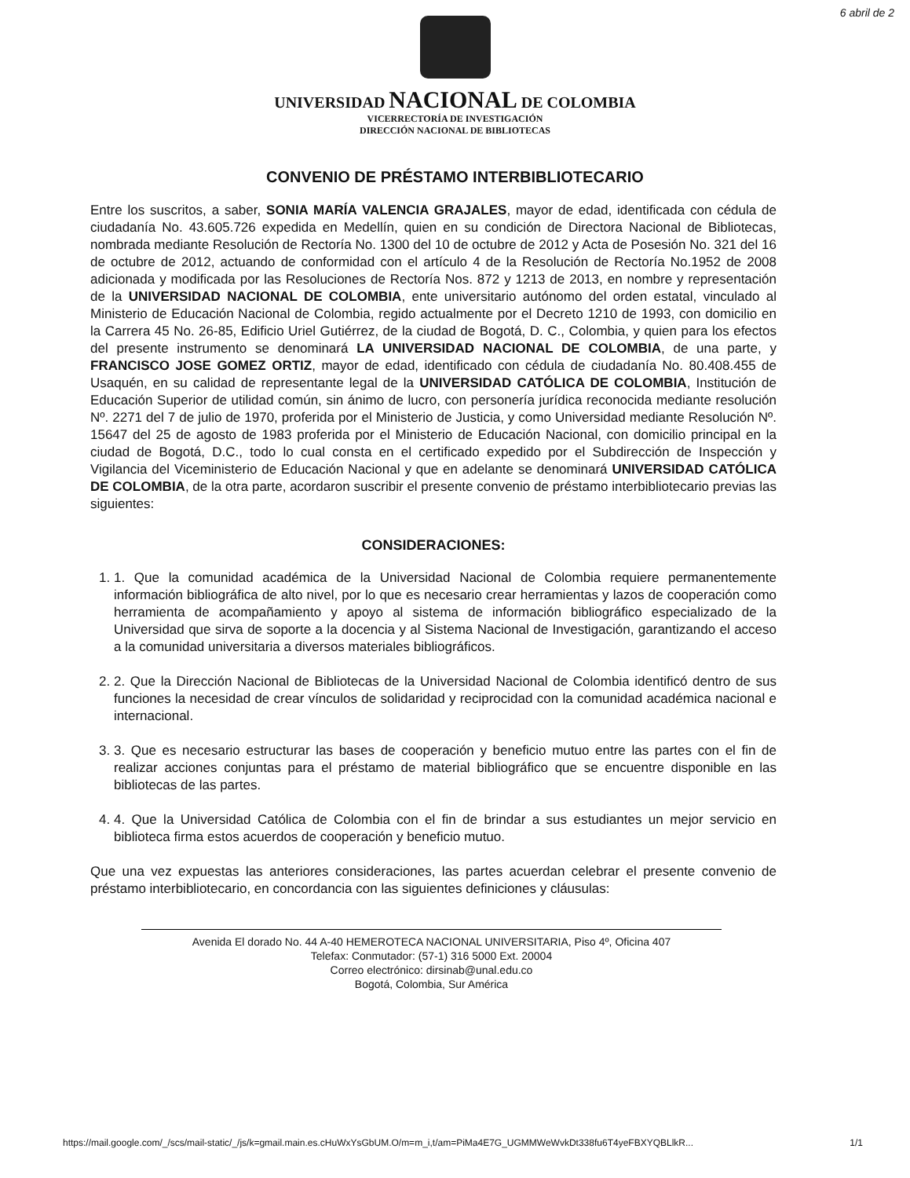6 abril de 2
UNIVERSIDAD NACIONAL DE COLOMBIA
VICERRECTORÍA DE INVESTIGACIÓN
DIRECCIÓN NACIONAL DE BIBLIOTECAS
CONVENIO DE PRÉSTAMO INTERBIBLIOTECARIO
Entre los suscritos, a saber, SONIA MARÍA VALENCIA GRAJALES, mayor de edad, identificada con cédula de ciudadanía No. 43.605.726 expedida en Medellín, quien en su condición de Directora Nacional de Bibliotecas, nombrada mediante Resolución de Rectoría No. 1300 del 10 de octubre de 2012 y Acta de Posesión No. 321 del 16 de octubre de 2012, actuando de conformidad con el artículo 4 de la Resolución de Rectoría No.1952 de 2008 adicionada y modificada por las Resoluciones de Rectoría Nos. 872 y 1213 de 2013, en nombre y representación de la UNIVERSIDAD NACIONAL DE COLOMBIA, ente universitario autónomo del orden estatal, vinculado al Ministerio de Educación Nacional de Colombia, regido actualmente por el Decreto 1210 de 1993, con domicilio en la Carrera 45 No. 26-85, Edificio Uriel Gutiérrez, de la ciudad de Bogotá, D. C., Colombia, y quien para los efectos del presente instrumento se denominará LA UNIVERSIDAD NACIONAL DE COLOMBIA, de una parte, y FRANCISCO JOSE GOMEZ ORTIZ, mayor de edad, identificado con cédula de ciudadanía No. 80.408.455 de Usaquén, en su calidad de representante legal de la UNIVERSIDAD CATÓLICA DE COLOMBIA, Institución de Educación Superior de utilidad común, sin ánimo de lucro, con personería jurídica reconocida mediante resolución Nº. 2271 del 7 de julio de 1970, proferida por el Ministerio de Justicia, y como Universidad mediante Resolución Nº. 15647 del 25 de agosto de 1983 proferida por el Ministerio de Educación Nacional, con domicilio principal en la ciudad de Bogotá, D.C., todo lo cual consta en el certificado expedido por el Subdirección de Inspección y Vigilancia del Viceministerio de Educación Nacional y que en adelante se denominará UNIVERSIDAD CATÓLICA DE COLOMBIA, de la otra parte, acordaron suscribir el presente convenio de préstamo interbibliotecario previas las siguientes:
CONSIDERACIONES:
1. 1. Que la comunidad académica de la Universidad Nacional de Colombia requiere permanentemente información bibliográfica de alto nivel, por lo que es necesario crear herramientas y lazos de cooperación como herramienta de acompañamiento y apoyo al sistema de información bibliográfico especializado de la Universidad que sirva de soporte a la docencia y al Sistema Nacional de Investigación, garantizando el acceso a la comunidad universitaria a diversos materiales bibliográficos.
2. 2. Que la Dirección Nacional de Bibliotecas de la Universidad Nacional de Colombia identificó dentro de sus funciones la necesidad de crear vínculos de solidaridad y reciprocidad con la comunidad académica nacional e internacional.
3. 3. Que es necesario estructurar las bases de cooperación y beneficio mutuo entre las partes con el fin de realizar acciones conjuntas para el préstamo de material bibliográfico que se encuentre disponible en las bibliotecas de las partes.
4. 4. Que la Universidad Católica de Colombia con el fin de brindar a sus estudiantes un mejor servicio en biblioteca firma estos acuerdos de cooperación y beneficio mutuo.
Que una vez expuestas las anteriores consideraciones, las partes acuerdan celebrar el presente convenio de préstamo interbibliotecario, en concordancia con las siguientes definiciones y cláusulas:
Avenida El dorado No. 44 A-40 HEMEROTECA NACIONAL UNIVERSITARIA, Piso 4º, Oficina 407
Telefax: Conmutador: (57-1) 316 5000 Ext. 20004
Correo electrónico: dirsinab@unal.edu.co
Bogotá, Colombia, Sur América
https://mail.google.com/_/scs/mail-static/_/js/k=gmail.main.es.cHuWxYsGbUM.O/m=m_i,t/am=PiMa4E7G_UGMMWeWvkDt338fu6T4yeFBXYQBLlkR... 1/1